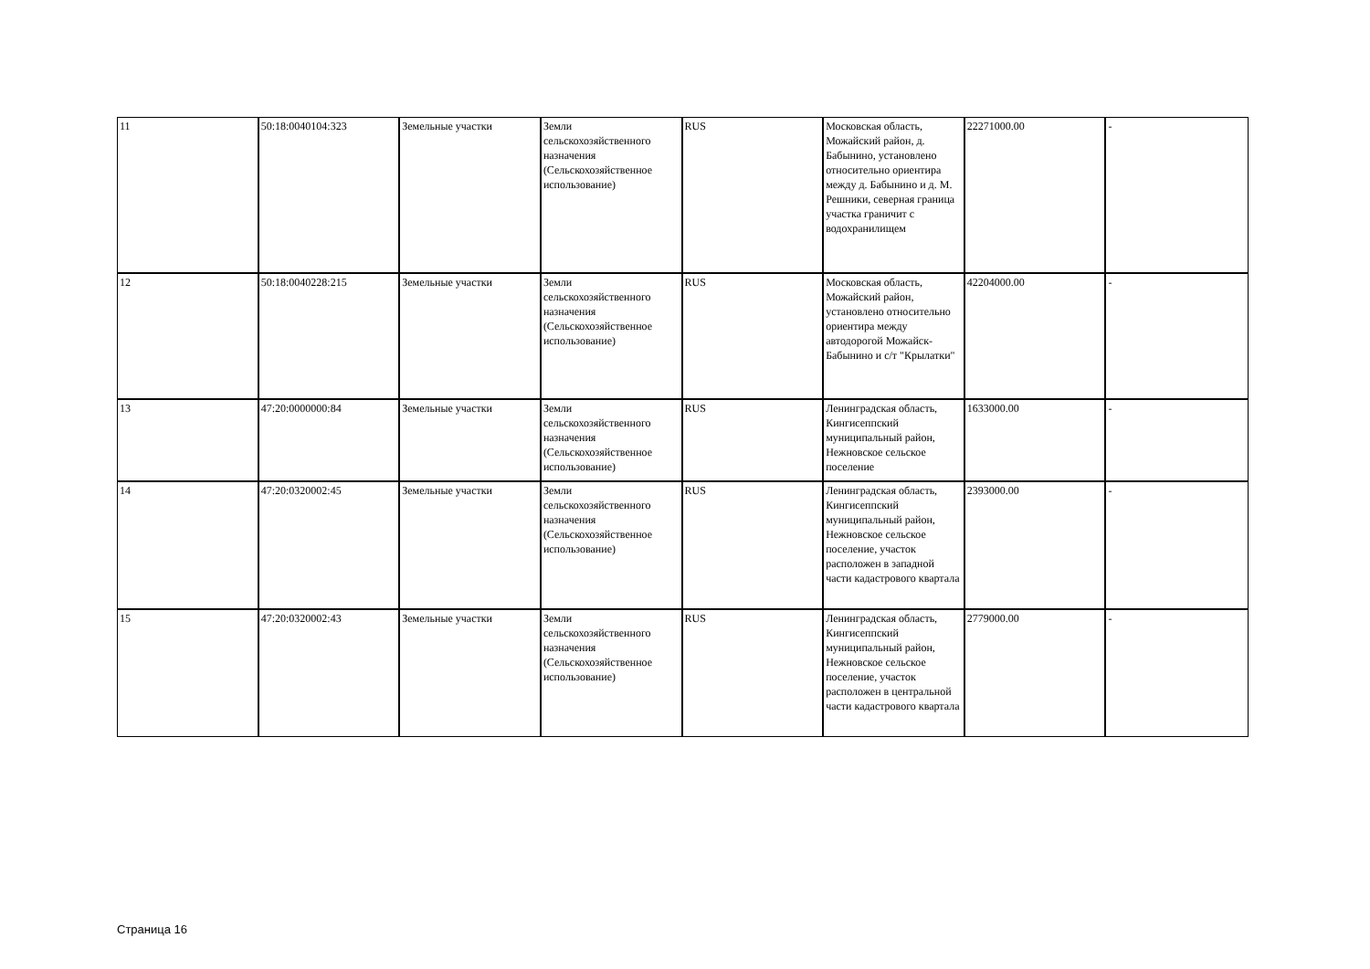| 11 | 50:18:0040104:323 | Земельные участки | Земли сельскохозяйственного назначения (Сельскохозяйственное использование) | RUS | Московская область, Можайский район, д. Бабынино, установлено относительно ориентира между д. Бабынино и д. М. Решники, северная граница участка граничит с водохранилищем | 22271000.00 | - |
| 12 | 50:18:0040228:215 | Земельные участки | Земли сельскохозяйственного назначения (Сельскохозяйственное использование) | RUS | Московская область, Можайский район, установлено относительно ориентира между автодорогой Можайск-Бабынино и с/т "Крылатки" | 42204000.00 | - |
| 13 | 47:20:0000000:84 | Земельные участки | Земли сельскохозяйственного назначения (Сельскохозяйственное использование) | RUS | Ленинградская область, Кингисеппский муниципальный район, Нежновское сельское поселение | 1633000.00 | - |
| 14 | 47:20:0320002:45 | Земельные участки | Земли сельскохозяйственного назначения (Сельскохозяйственное использование) | RUS | Ленинградская область, Кингисеппский муниципальный район, Нежновское сельское поселение, участок расположен в западной части кадастрового квартала | 2393000.00 | - |
| 15 | 47:20:0320002:43 | Земельные участки | Земли сельскохозяйственного назначения (Сельскохозяйственное использование) | RUS | Ленинградская область, Кингисеппский муниципальный район, Нежновское сельское поселение, участок расположен в центральной части кадастрового квартала | 2779000.00 | - |
Страница 16